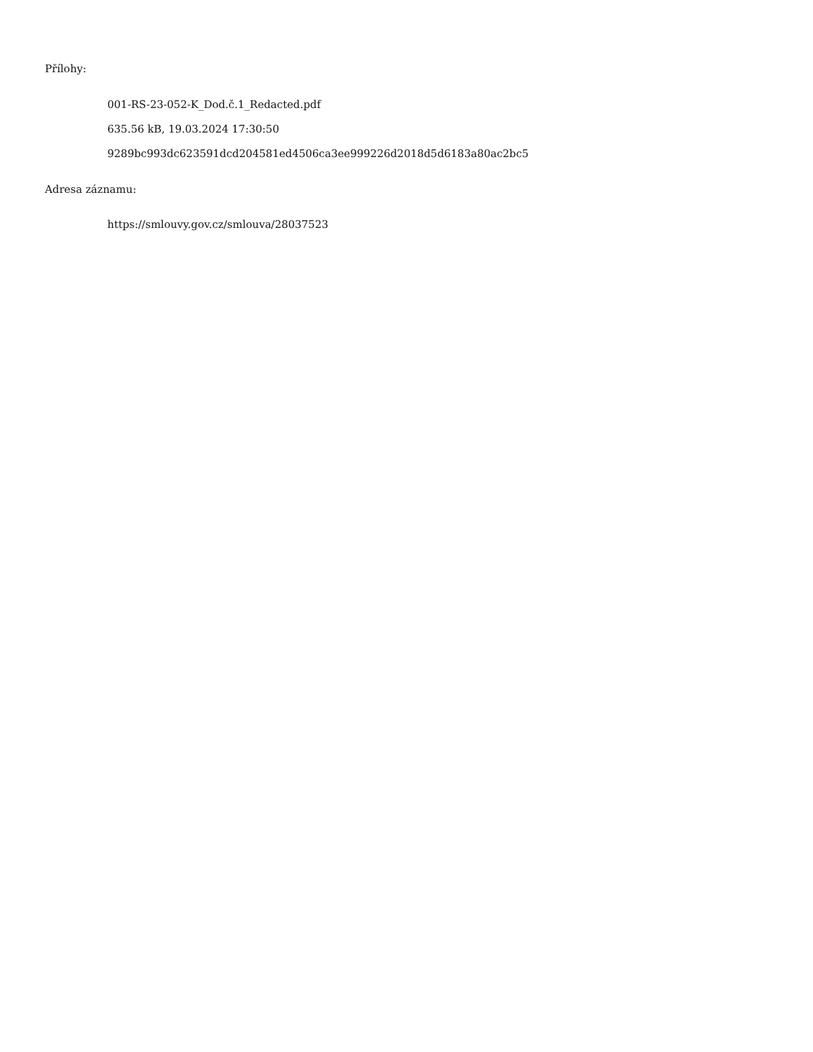Přílohy:
001-RS-23-052-K_Dod.č.1_Redacted.pdf
635.56 kB, 19.03.2024 17:30:50
9289bc993dc623591dcd204581ed4506ca3ee999226d2018d5d6183a80ac2bc5
Adresa záznamu:
https://smlouvy.gov.cz/smlouva/28037523